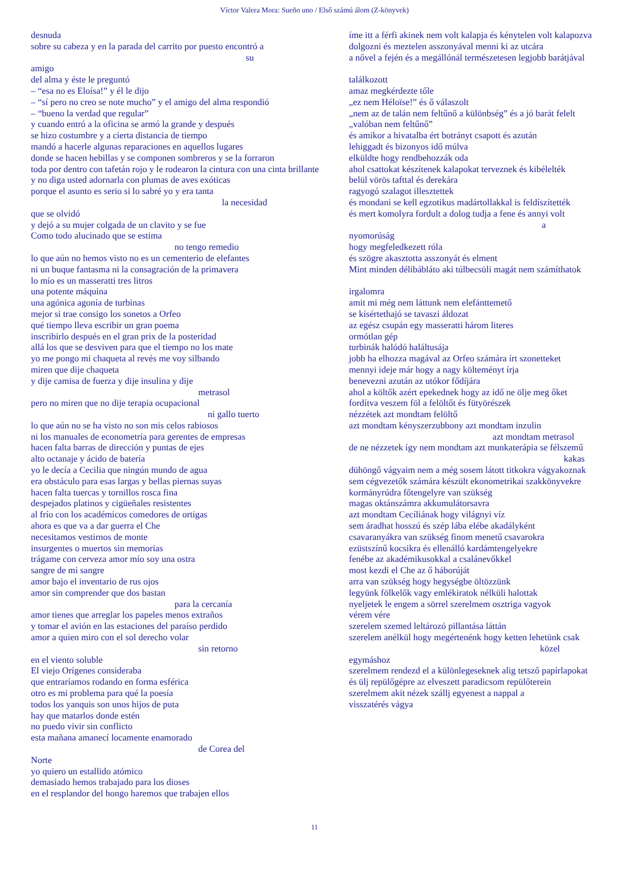Víctor Valera Mora: Sueño uno / Első számú álom (Z-könyvek)
desnuda
sobre su cabeza y en la parada del carrito por puesto encontró a
su
amigo
del alma y éste le preguntó
– “esa no es Eloísa!” y él le dijo
– “sí pero no creo se note mucho” y el amigo del alma respondió
– “bueno la verdad que regular”
y cuando entró a la oficina se armó la grande y después
se hizo costumbre y a cierta distancia de tiempo
mandó a hacerle algunas reparaciones en aquellos lugares
donde se hacen hebillas y se componen sombreros y se la forraron
toda por dentro con tafetán rojo y le rodearon la cintura con una cinta brillante
y no diga usted adornarla con plumas de aves exóticas
porque el asunto es serio si lo sabré yo y era tanta
la necesidad
que se olvidó
y dejó a su mujer colgada de un clavito y se fue
Como todo alucinado que se estima
no tengo remedio
lo que aún no hemos visto no es un cementerio de elefantes
ni un buque fantasma ni la consagración de la primavera
lo mío es un masseratti tres litros
una potente máquina
una agónica agonía de turbinas
mejor si trae consigo los sonetos a Orfeo
qué tiempo lleva escribir un gran poema
inscribirlo después en el gran prix de la posteridad
allá los que se desviven para que el tiempo no los mate
yo me pongo mi chaqueta al revés me voy silbando
miren que dije chaqueta
y dije camisa de fuerza y dije insulina y dije
metrasol
pero no miren que no dije terapia ocupacional
ni gallo tuerto
lo que aún no se ha visto no son mis celos rabiosos
ni los manuales de econometría para gerentes de empresas
hacen falta barras de dirección y puntas de ejes
alto octanaje y ácido de batería
yo le decía a Cecilia que ningún mundo de agua
era obstáculo para esas largas y bellas piernas suyas
hacen falta tuercas y tornillos rosca fina
despejados platinos y cigüeñales resistentes
al frío con los académicos comedores de ortigas
ahora es que va a dar guerra el Che
necesitamos vestirnos de monte
insurgentes o muertos sin memorias
trágame con cerveza amor mío soy una ostra
sangre de mi sangre
amor bajo el inventario de rus ojos
amor sin comprender que dos bastan
para la cercanía
amor tienes que arreglar los papeles menos extraños
y tomar el avión en las estaciones del paraíso perdido
amor a quien miro con el sol derecho volar
sin retorno
en el viento soluble
El viejo Orígenes consideraba
que entraríamos rodando en forma esférica
otro es mi problema para qué la poesía
todos los yanquis son unos hijos de puta
hay que matarlos donde estén
no puedo vivir sin conflicto
esta mañana amanecí locamente enamorado
de Corea del
Norte
yo quiero un estallido atómico
demasiado hemos trabajado para los dioses
en el resplandor del hongo haremos que trabajen ellos
íme itt a férfi akinek nem volt kalapja és kénytelen volt kalapozva dolgozni és meztelen asszonyával menni ki az utcára
a nővel a fején és a megállónál természetesen legjobb barátjával
találkozott
amaz megkérdezte tőle
„ez nem Héloïse!” és ő válaszolt
„nem az de talán nem feltűnő a különbség” és a jó barát felelt
„valóban nem feltűnő”
és amikor a hivatalba ért botrányt csapott és azután
lehiggadt és bizonyos idő múlva
elküldte hogy rendbehozzák oda
ahol csattokat készítenek kalapokat terveznek és kibélelték
belül vörös tafttal és derekára
ragyogó szalagot illesztettek
és mondani se kell egzotikus madártollakkal is feldíszítették
és mert komolyra fordult a dolog tudja a fene és annyi volt
a
nyomorúság
hogy megfeledkezett róla
és szögre akasztotta asszonyát és elment
Mint minden délibábláto aki túlbecsüli magát nem számíthatok
irgalomra
amit mi még nem láttunk nem elefánttemető
se kísértethajó se tavaszi áldozat
az egész csupán egy masseratti három literes
ormótlan gép
turbinák halódó haláltusája
jobb ha elhozza magával az Orfeo számára írt szonetteket
mennyi ideje már hogy a nagy költeményt írja
benevezni azután az utókor fődíjára
ahol a költők azért epekednek hogy az idő ne ölje meg őket
fordítva veszem föl a felöltőt és fütyörészek
nézzétek azt mondtam felöltő
azt mondtam kényszerzubbony azt mondtam inzulin
azt mondtam metrasol
de ne nézzetek így nem mondtam azt munkaterápia se félszemű
kakas
dühöngő vágyaim nem a még sosem látott titkokra vágyakoznak
sem cégvezetők számára készült ekonometrikai szakkönyvekre
kormányrúdra főtengelyre van szükség
magas oktánszámra akkumulátorsavra
azt mondtam Cecíliának hogy világnyi víz
sem áradhat hosszú és szép lába elébe akadályként
csavaranyákra van szükség finom menetű csavarokra
ezüstszínű kocsikra és ellenálló kardámtengelyekre
fenébe az akadémikusokkal a csalánevőkkel
most kezdi el Che az ő háborúját
arra van szükség hogy hegységbe öltözzünk
legyünk fölkelők vagy emlékiratok nélküli halottak
nyeljetek le engem a sörrel szerelmem osztriga vagyok
vérem vére
szerelem szemed leltározó pillantása láttán
szerelem anélkül hogy megértenénk hogy ketten lehetünk csak
közel
egymáshoz
szerelmem rendezd el a különlegeseknek alig tetsző papírlapokat
és ülj repülőgépre az elveszett paradicsom repülőterein
szerelmem akit nézek szállj egyenest a nappal a
visszatérés vágya
11